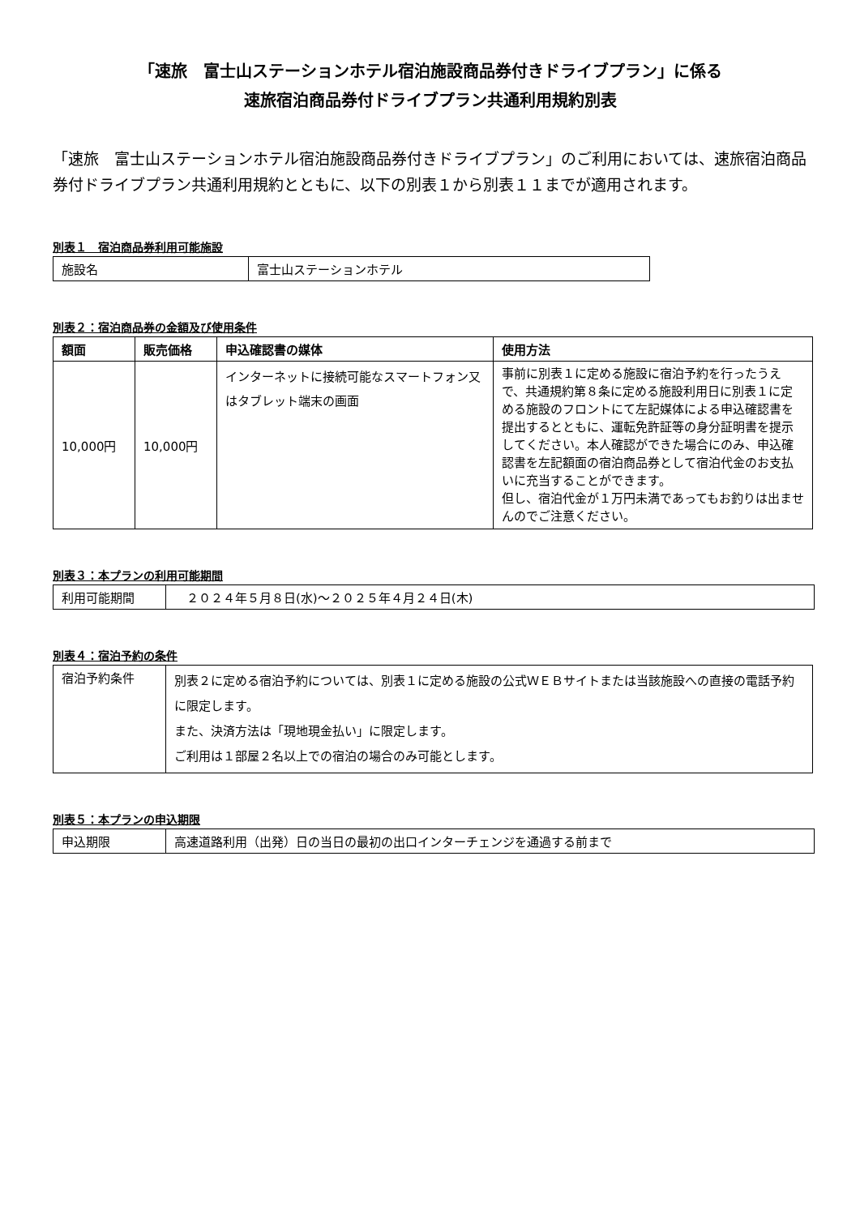「速旅　富士山ステーションホテル宿泊施設商品券付きドライブプラン」に係る
速旅宿泊商品券付ドライブプラン共通利用規約別表
「速旅　富士山ステーションホテル宿泊施設商品券付きドライブプラン」のご利用においては、速旅宿泊商品券付ドライブプラン共通利用規約とともに、以下の別表１から別表１１までが適用されます。
別表１　宿泊商品券利用可能施設
| 施設名 | 富士山ステーションホテル |
別表２：宿泊商品券の金額及び使用条件
| 額面 | 販売価格 | 申込確認書の媒体 | 使用方法 |
| --- | --- | --- | --- |
| 10,000円 | 10,000円 | インターネットに接続可能なスマートフォン又はタブレット端末の画面 | 事前に別表１に定める施設に宿泊予約を行ったうえで、共通規約第８条に定める施設利用日に別表１に定める施設のフロントにて左記媒体による申込確認書を提出するとともに、運転免許証等の身分証明書を提示してください。本人確認ができた場合にのみ、申込確認書を左記額面の宿泊商品券として宿泊代金のお支払いに充当することができます。 但し、宿泊代金が１万円未満であってもお釣りは出ませんのでご注意ください。 |
別表３：本プランの利用可能期間
| 利用可能期間 | ２０２４年５月８日(水)～２０２５年４月２４日(木) |
別表４：宿泊予約の条件
| 宿泊予約条件 | 別表２に定める宿泊予約については、別表１に定める施設の公式ＷＥＢサイトまたは当該施設への直接の電話予約に限定します。 また、決済方法は「現地現金払い」に限定します。 ご利用は１部屋２名以上での宿泊の場合のみ可能とします。 |
別表５：本プランの申込期限
| 申込期限 | 高速道路利用（出発）日の当日の最初の出口インターチェンジを通過する前まで |